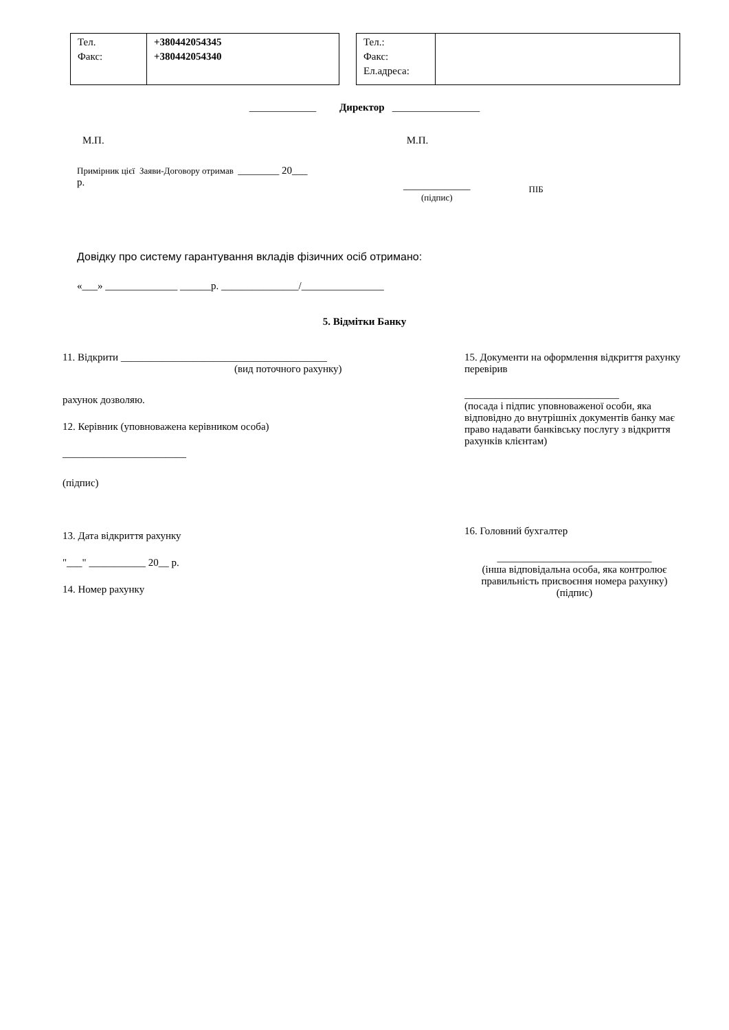| Тел. Факс: | +380442054345 +380442054340 |
| Тел.: Факс: Ел.адреса: | |
_____________ Директор _________________
М.П. М.П.
Примірник цієї Заяви-Договору отримав ________ 20___
р.
_____________
(підпис)
ПІБ
Довідку про систему гарантування вкладів фізичних осіб отримано:
«___» ______________ ______р. _______________/________________
5. Відмітки Банку
11. Відкрити ________________________________________
(вид поточного рахунку)
рахунок дозволяю.
12. Керівник (уповноважена керівником особа)
________________________
(підпис)
13. Дата відкриття рахунку
"___" ___________ 20__ р.
14. Номер рахунку
15. Документи на оформлення відкриття рахунку перевірив
______________________________
(посада і підпис уповноваженої особи, яка відповідно до внутрішніх документів банку має право надавати банківську послугу з відкриття рахунків клієнтам)
16. Головний бухгалтер
______________________________
(інша відповідальна особа, яка контролює правильність присвоєння номера рахунку)
(підпис)